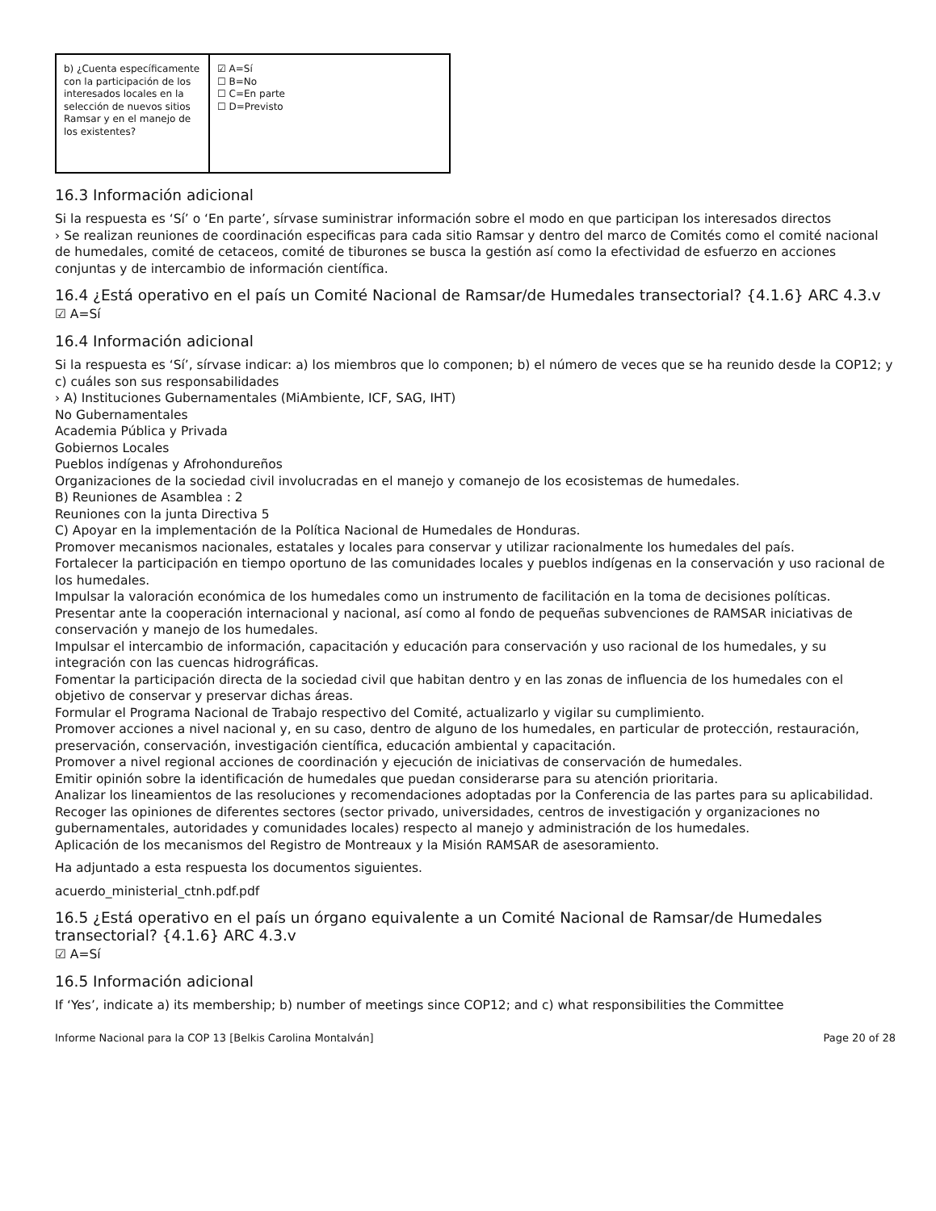| b) ¿Cuenta específicamente con la participación de los interesados locales en la selección de nuevos sitios Ramsar y en el manejo de los existentes? | ☑ A=Sí ☐ B=No ☐ C=En parte ☐ D=Previsto |
16.3 Información adicional
Si la respuesta es ‘Sí’ o ‘En parte’, sírvase suministrar información sobre el modo en que participan los interesados directos
› Se realizan reuniones de coordinación especificas para cada sitio Ramsar y dentro del marco de Comités como el comité nacional de humedales, comité de cetaceos, comité de tiburones se busca la gestión así como la efectividad de esfuerzo en acciones conjuntas y de intercambio de información científica.
16.4 ¿Está operativo en el país un Comité Nacional de Ramsar/de Humedales transectorial? {4.1.6} ARC 4.3.v
☑ A=Sí
16.4 Información adicional
Si la respuesta es ‘Sí’, sírvase indicar: a) los miembros que lo componen; b) el número de veces que se ha reunido desde la COP12; y c) cuáles son sus responsabilidades
› A) Instituciones Gubernamentales (MiAmbiente, ICF, SAG, IHT)
No Gubernamentales
Academia Pública y Privada
Gobiernos Locales
Pueblos indígenas y Afrohondureños
Organizaciones de la sociedad civil involucradas en el manejo y comanejo de los ecosistemas de humedales.
B) Reuniones de Asamblea : 2
Reuniones con la junta Directiva 5
C) Apoyar en la implementación de la Política Nacional de Humedales de Honduras.
Promover mecanismos nacionales, estatales y locales para conservar y utilizar racionalmente los humedales del país.
Fortalecer la participación en tiempo oportuno de las comunidades locales y pueblos indígenas en la conservación y uso racional de los humedales.
Impulsar la valoración económica de los humedales como un instrumento de facilitación en la toma de decisiones políticas.
Presentar ante la cooperación internacional y nacional, así como al fondo de pequeñas subvenciones de RAMSAR iniciativas de conservación y manejo de los humedales.
Impulsar el intercambio de información, capacitación y educación para conservación y uso racional de los humedales, y su integración con las cuencas hidrográficas.
Fomentar la participación directa de la sociedad civil que habitan dentro y en las zonas de influencia de los humedales con el objetivo de conservar y preservar dichas áreas.
Formular el Programa Nacional de Trabajo respectivo del Comité, actualizarlo y vigilar su cumplimiento.
Promover acciones a nivel nacional y, en su caso, dentro de alguno de los humedales, en particular de protección, restauración, preservación, conservación, investigación científica, educación ambiental y capacitación.
Promover a nivel regional acciones de coordinación y ejecución de iniciativas de conservación de humedales.
Emitir opinión sobre la identificación de humedales que puedan considerarse para su atención prioritaria.
Analizar los lineamientos de las resoluciones y recomendaciones adoptadas por la Conferencia de las partes para su aplicabilidad.
Recoger las opiniones de diferentes sectores (sector privado, universidades, centros de investigación y organizaciones no gubernamentales, autoridades y comunidades locales) respecto al manejo y administración de los humedales.
Aplicación de los mecanismos del Registro de Montreaux y la Misión RAMSAR de asesoramiento.
Ha adjuntado a esta respuesta los documentos siguientes.
acuerdo_ministerial_ctnh.pdf.pdf
16.5 ¿Está operativo en el país un órgano equivalente a un Comité Nacional de Ramsar/de Humedales transectorial? {4.1.6} ARC 4.3.v
☑ A=Sí
16.5 Información adicional
If ‘Yes’, indicate a) its membership; b) number of meetings since COP12; and c) what responsibilities the Committee
Informe Nacional para la COP 13 [Belkis Carolina Montalván] Page 20 of 28